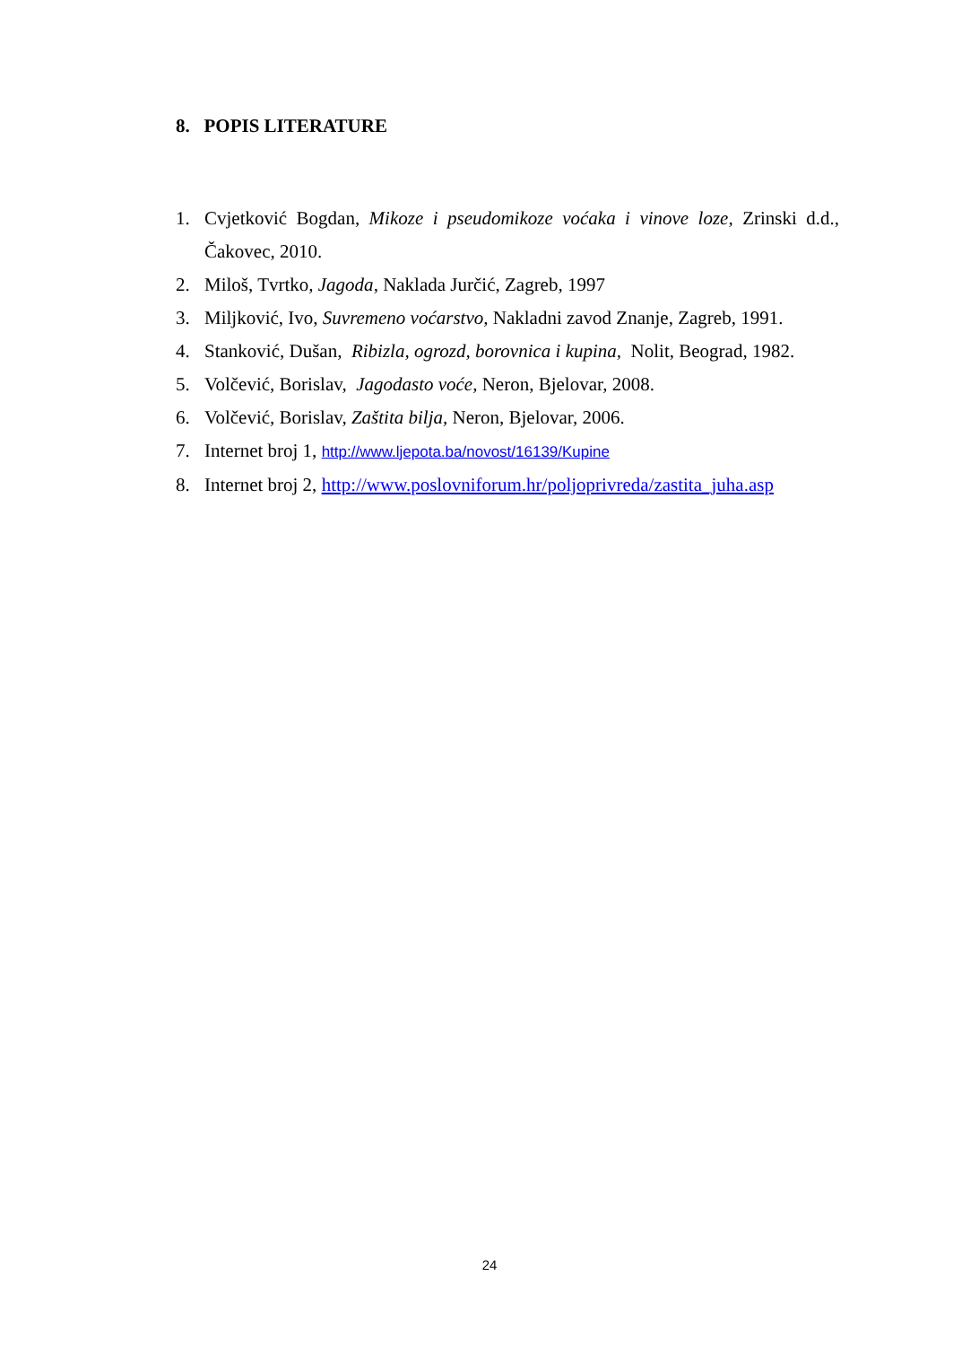8. POPIS LITERATURE
1. Cvjetković Bogdan, Mikoze i pseudomikoze voćaka i vinove loze, Zrinski d.d., Čakovec, 2010.
2. Miloš, Tvrtko, Jagoda, Naklada Jurčić, Zagreb, 1997
3. Miljković, Ivo, Suvremeno voćarstvo, Nakladni zavod Znanje, Zagreb, 1991.
4. Stanković, Dušan, Ribizla, ogrozd, borovnica i kupina, Nolit, Beograd, 1982.
5. Volčević, Borislav, Jagodasto voće, Neron, Bjelovar, 2008.
6. Volčević, Borislav, Zaštita bilja, Neron, Bjelovar, 2006.
7. Internet broj 1, http://www.ljepota.ba/novost/16139/Kupine
8. Internet broj 2, http://www.poslovniforum.hr/poljoprivreda/zastita_juha.asp
24